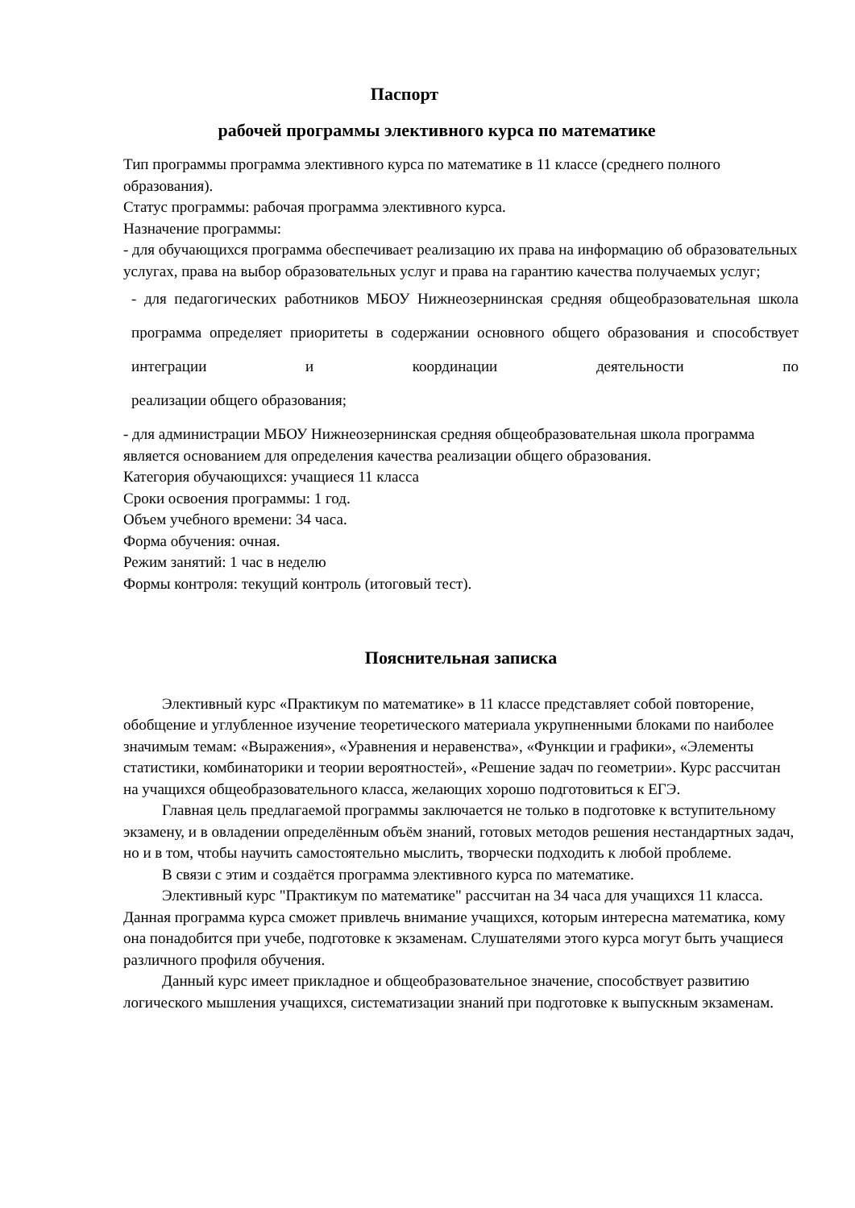Паспорт
рабочей программы элективного курса по математике
Тип программы программа элективного курса по математике в 11 классе (среднего полного образования).
Статус программы: рабочая программа элективного курса.
Назначение программы:
- для обучающихся программа обеспечивает реализацию их права на информацию об образовательных услугах, права на выбор образовательных услуг и права на гарантию качества получаемых услуг;
- для педагогических работников МБОУ Нижнеозернинская средняя общеобразовательная школа программа определяет приоритеты в содержании основного общего образования и способствует интеграции и координации деятельности по
реализации общего образования;
- для администрации МБОУ Нижнеозернинская средняя общеобразовательная школа программа является основанием для определения качества реализации общего образования.
Категория обучающихся: учащиеся 11 класса
Сроки освоения программы: 1 год.
Объем учебного времени: 34 часа.
Форма обучения: очная.
Режим занятий: 1 час в неделю
Формы контроля: текущий контроль (итоговый тест).
Пояснительная записка
Элективный курс «Практикум по математике» в 11 классе представляет собой повторение, обобщение и углубленное изучение теоретического материала укрупненными блоками по наиболее значимым темам: «Выражения», «Уравнения и неравенства», «Функции и графики», «Элементы статистики, комбинаторики и теории вероятностей», «Решение задач по геометрии». Курс рассчитан на учащихся общеобразовательного класса, желающих хорошо подготовиться к ЕГЭ.
Главная цель предлагаемой программы заключается не только в подготовке к вступительному экзамену, и в овладении определённым объём знаний, готовых методов решения нестандартных задач, но и в том, чтобы научить самостоятельно мыслить, творчески подходить к любой проблеме.
В связи с этим и создаётся программа элективного курса по математике.
Элективный курс "Практикум по математике" рассчитан на 34 часа для учащихся 11 класса. Данная программа курса сможет привлечь внимание учащихся, которым интересна математика, кому она понадобится при учебе, подготовке к экзаменам. Слушателями этого курса могут быть учащиеся различного профиля обучения.
Данный курс имеет прикладное и общеобразовательное значение, способствует развитию логического мышления учащихся, систематизации знаний при подготовке к выпускным экзаменам.